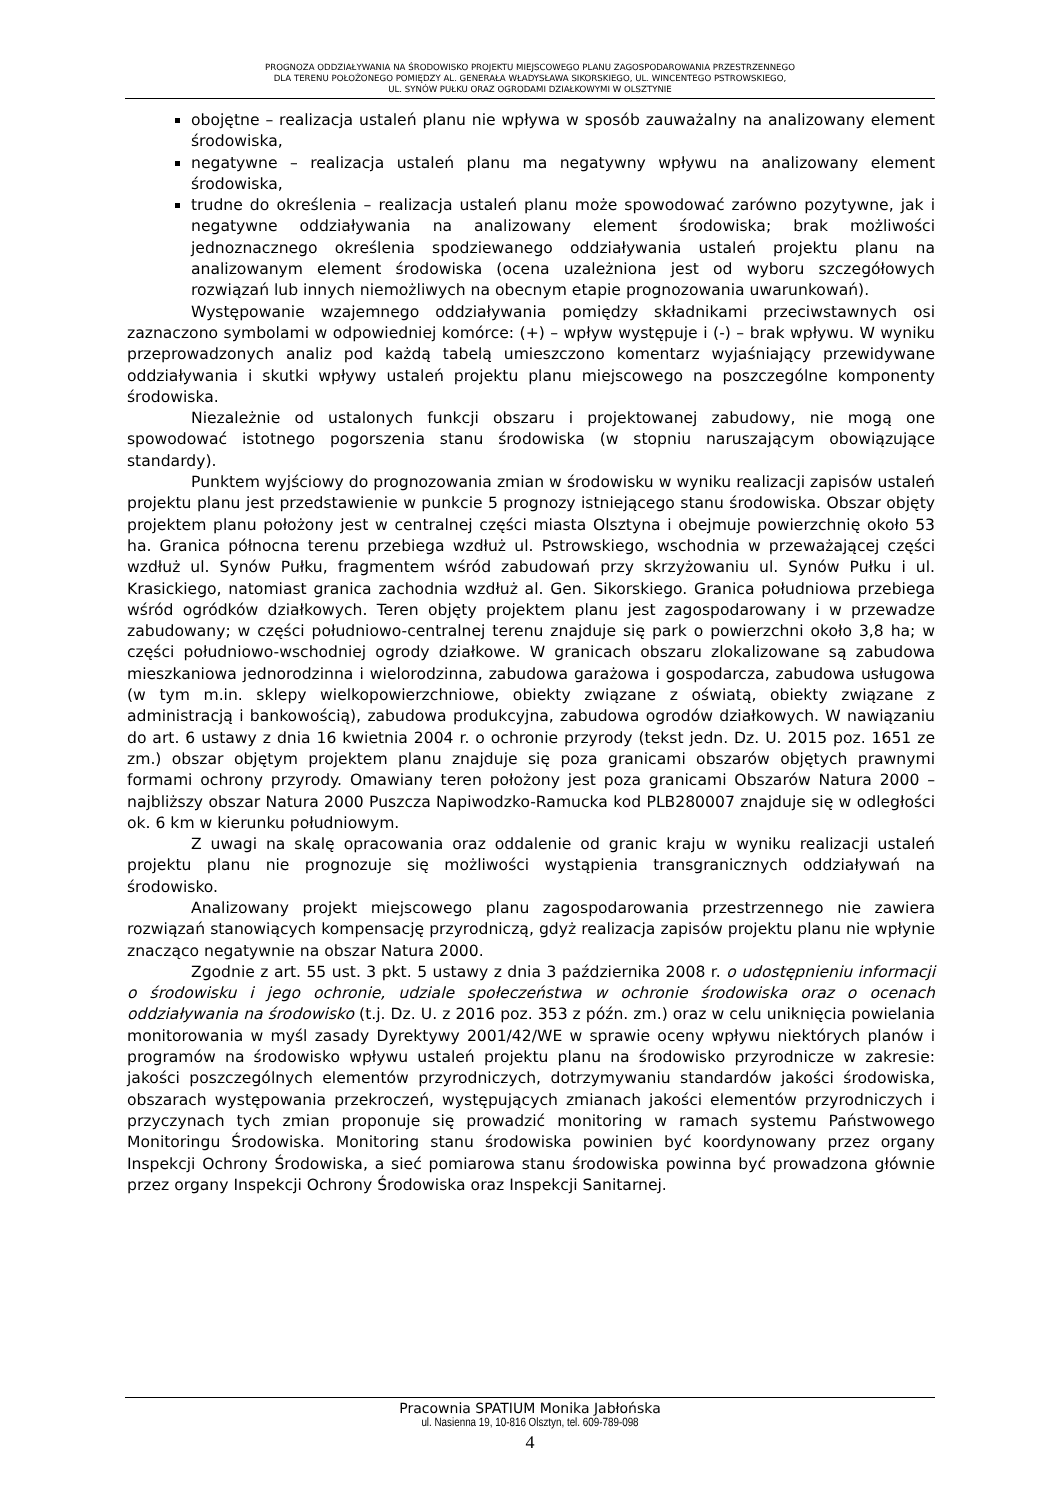PROGNOZA ODDZIAŁYWANIA NA ŚRODOWISKO PROJEKTU MIEJSCOWEGO PLANU ZAGOSPODAROWANIA PRZESTRZENNEGO
DLA TERENU POŁOŻONEGO POMIĘDZY AL. GENERAŁA WŁADYSŁAWA SIKORSKIEGO, UL. WINCENTEGO PSTROWSKIEGO,
UL. SYNÓW PUŁKU ORAZ OGRODAMI DZIAŁKOWYMI W OLSZTYNIE
obojętne – realizacja ustaleń planu nie wpływa w sposób zauważalny na analizowany element środowiska,
negatywne – realizacja ustaleń planu ma negatywny wpływu na analizowany element środowiska,
trudne do określenia – realizacja ustaleń planu może spowodować zarówno pozytywne, jak i negatywne oddziaływania na analizowany element środowiska; brak możliwości jednoznacznego określenia spodziewanego oddziaływania ustaleń projektu planu na analizowanym element środowiska (ocena uzależniona jest od wyboru szczegółowych rozwiązań lub innych niemożliwych na obecnym etapie prognozowania uwarunkowań).
Występowanie wzajemnego oddziaływania pomiędzy składnikami przeciwstawnych osi zaznaczono symbolami w odpowiedniej komórce: (+) – wpływ występuje i (-) – brak wpływu. W wyniku przeprowadzonych analiz pod każdą tabelą umieszczono komentarz wyjaśniający przewidywane oddziaływania i skutki wpływy ustaleń projektu planu miejscowego na poszczególne komponenty środowiska.
Niezależnie od ustalonych funkcji obszaru i projektowanej zabudowy, nie mogą one spowodować istotnego pogorszenia stanu środowiska (w stopniu naruszającym obowiązujące standardy).
Punktem wyjściowy do prognozowania zmian w środowisku w wyniku realizacji zapisów ustaleń projektu planu jest przedstawienie w punkcie 5 prognozy istniejącego stanu środowiska. Obszar objęty projektem planu położony jest w centralnej części miasta Olsztyna i obejmuje powierzchnię około 53 ha. Granica północna terenu przebiega wzdłuż ul. Pstrowskiego, wschodnia w przeważającej części wzdłuż ul. Synów Pułku, fragmentem wśród zabudowań przy skrzyżowaniu ul. Synów Pułku i ul. Krasickiego, natomiast granica zachodnia wzdłuż al. Gen. Sikorskiego. Granica południowa przebiega wśród ogródków działkowych. Teren objęty projektem planu jest zagospodarowany i w przewadze zabudowany; w części południowo-centralnej terenu znajduje się park o powierzchni około 3,8 ha; w części południowo-wschodniej ogrody działkowe. W granicach obszaru zlokalizowane są zabudowa mieszkaniowa jednorodzinna i wielorodzinna, zabudowa garażowa i gospodarcza, zabudowa usługowa (w tym m.in. sklepy wielkopowierzchniowe, obiekty związane z oświatą, obiekty związane z administracją i bankowością), zabudowa produkcyjna, zabudowa ogrodów działkowych. W nawiązaniu do art. 6 ustawy z dnia 16 kwietnia 2004 r. o ochronie przyrody (tekst jedn. Dz. U. 2015 poz. 1651 ze zm.) obszar objętym projektem planu znajduje się poza granicami obszarów objętych prawnymi formami ochrony przyrody. Omawiany teren położony jest poza granicami Obszarów Natura 2000 – najbliższy obszar Natura 2000 Puszcza Napiwodzko-Ramucka kod PLB280007 znajduje się w odległości ok. 6 km w kierunku południowym.
Z uwagi na skalę opracowania oraz oddalenie od granic kraju w wyniku realizacji ustaleń projektu planu nie prognozuje się możliwości wystąpienia transgranicznych oddziaływań na środowisko.
Analizowany projekt miejscowego planu zagospodarowania przestrzennego nie zawiera rozwiązań stanowiących kompensację przyrodniczą, gdyż realizacja zapisów projektu planu nie wpłynie znacząco negatywnie na obszar Natura 2000.
Zgodnie z art. 55 ust. 3 pkt. 5 ustawy z dnia 3 października 2008 r. o udostępnieniu informacji o środowisku i jego ochronie, udziale społeczeństwa w ochronie środowiska oraz o ocenach oddziaływania na środowisko (t.j. Dz. U. z 2016 poz. 353 z późn. zm.) oraz w celu uniknięcia powielania monitorowania w myśl zasady Dyrektywy 2001/42/WE w sprawie oceny wpływu niektórych planów i programów na środowisko wpływu ustaleń projektu planu na środowisko przyrodnicze w zakresie: jakości poszczególnych elementów przyrodniczych, dotrzymywaniu standardów jakości środowiska, obszarach występowania przekroczeń, występujących zmianach jakości elementów przyrodniczych i przyczynach tych zmian proponuje się prowadzić monitoring w ramach systemu Państwowego Monitoringu Środowiska. Monitoring stanu środowiska powinien być koordynowany przez organy Inspekcji Ochrony Środowiska, a sieć pomiarowa stanu środowiska powinna być prowadzona głównie przez organy Inspekcji Ochrony Środowiska oraz Inspekcji Sanitarnej.
Pracownia SPATIUM Monika Jabłońska
ul. Nasienna 19, 10-816 Olsztyn, tel. 609-789-098
4